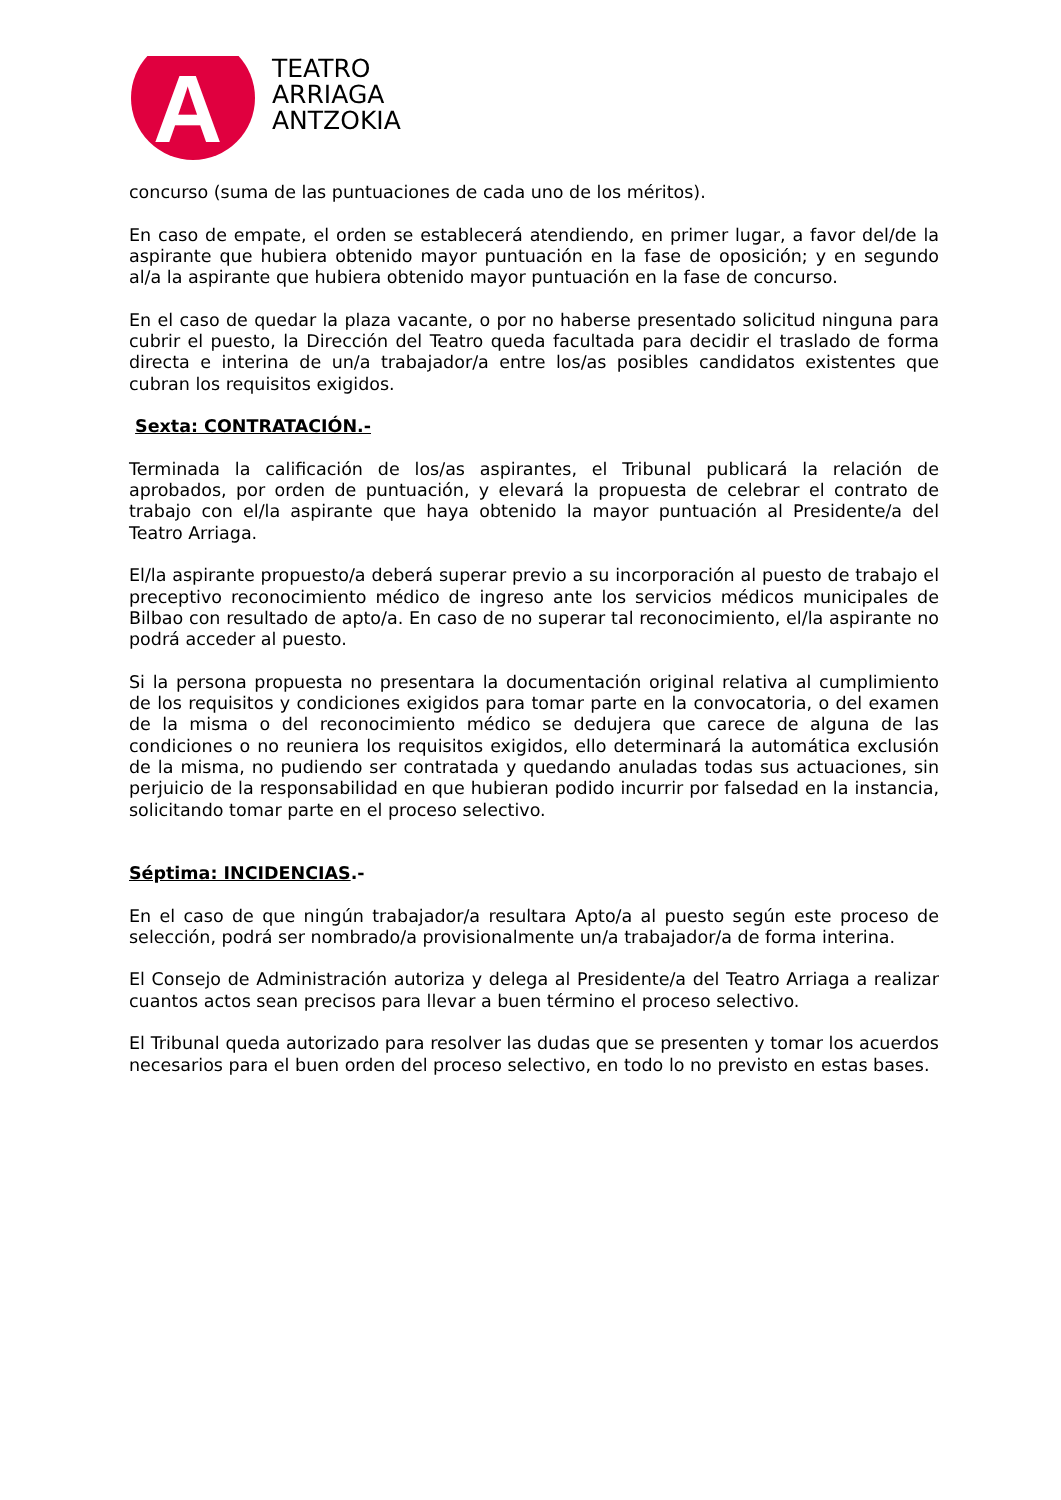A
TEATRO
ARRIAGA
ANTZOKIA
concurso (suma de las puntuaciones de cada uno de los méritos).
En caso de empate, el orden se establecerá atendiendo, en primer lugar, a favor del/de la aspirante que hubiera obtenido mayor puntuación en la fase de oposición; y en segundo al/a la aspirante que hubiera obtenido mayor puntuación en la fase de concurso.
En el caso de quedar la plaza vacante, o por no haberse presentado solicitud ninguna para cubrir el puesto, la Dirección del Teatro queda facultada para decidir el traslado de forma directa e interina de un/a trabajador/a entre los/as posibles candidatos existentes que cubran los requisitos exigidos.
Sexta: CONTRATACIÓN.-
Terminada la calificación de los/as aspirantes, el Tribunal publicará la relación de aprobados, por orden de puntuación, y elevará la propuesta de celebrar el contrato de trabajo con el/la aspirante que haya obtenido la mayor puntuación al Presidente/a del Teatro Arriaga.
El/la aspirante propuesto/a deberá superar previo a su incorporación al puesto de trabajo el preceptivo reconocimiento médico de ingreso ante los servicios médicos municipales de Bilbao con resultado de apto/a. En caso de no superar tal reconocimiento, el/la aspirante no podrá acceder al puesto.
Si la persona propuesta no presentara la documentación original relativa al cumplimiento de los requisitos y condiciones exigidos para tomar parte en la convocatoria, o del examen de la misma o del reconocimiento médico se dedujera que carece de alguna de las condiciones o no reuniera los requisitos exigidos, ello determinará la automática exclusión de la misma, no pudiendo ser contratada y quedando anuladas todas sus actuaciones, sin perjuicio de la responsabilidad en que hubieran podido incurrir por falsedad en la instancia, solicitando tomar parte en el proceso selectivo.
Séptima: INCIDENCIAS.-
En el caso de que ningún trabajador/a resultara Apto/a al puesto según este proceso de selección, podrá ser nombrado/a provisionalmente un/a trabajador/a de forma interina.
El Consejo de Administración autoriza y delega al Presidente/a del Teatro Arriaga a realizar cuantos actos sean precisos para llevar a buen término el proceso selectivo.
El Tribunal queda autorizado para resolver las dudas que se presenten y tomar los acuerdos necesarios para el buen orden del proceso selectivo, en todo lo no previsto en estas bases.